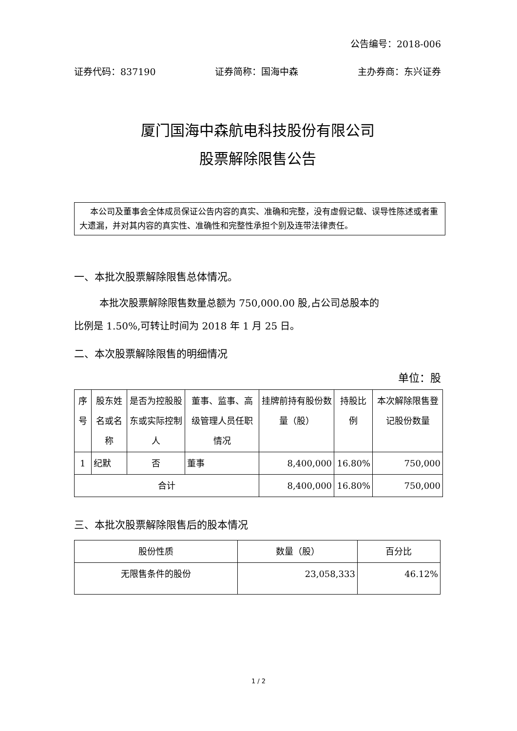公告编号：2018-006
证券代码：837190 证券简称：国海中森 主办券商：东兴证券
厦门国海中森航电科技股份有限公司
股票解除限售公告
本公司及董事会全体成员保证公告内容的真实、准确和完整，没有虚假记载、误导性陈述或者重大遗漏，并对其内容的真实性、准确性和完整性承担个别及连带法律责任。
一、本批次股票解除限售总体情况。
本批次股票解除限售数量总额为 750,000.00 股,占公司总股本的
比例是 1.50%,可转让时间为 2018 年 1 月 25 日。
二、本次股票解除限售的明细情况
单位：股
| 序号 | 股东姓名或名称 | 是否为控股股东或实际控制人 | 董事、监事、高级管理人员任职情况 | 挂牌前持有股份数量（股） | 持股比例 | 本次解除限售登记股份数量 |
| --- | --- | --- | --- | --- | --- | --- |
| 1 | 纪默 | 否 | 董事 | 8,400,000 | 16.80% | 750,000 |
| 合计 | | | | 8,400,000 | 16.80% | 750,000 |
三、本批次股票解除限售后的股本情况
| 股份性质 | 数量（股） | 百分比 |
| --- | --- | --- |
| 无限售条件的股份 | 23,058,333 | 46.12% |
1 / 2